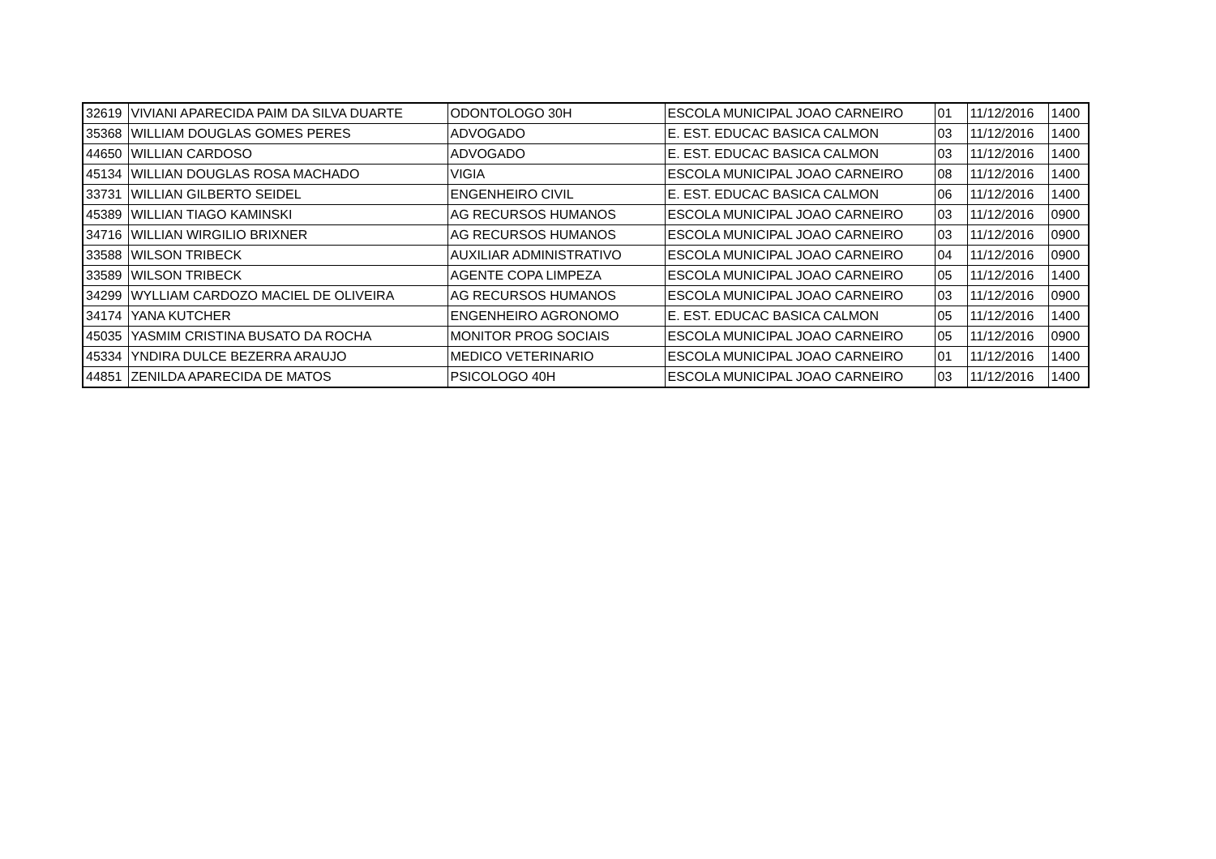| 32619 | VIVIANI APARECIDA PAIM DA SILVA DUARTE | ODONTOLOGO 30H | ESCOLA MUNICIPAL JOAO CARNEIRO | 01 | 11/12/2016 | 1400 |
| 35368 | WILLIAM DOUGLAS GOMES PERES | ADVOGADO | E. EST. EDUCAC BASICA CALMON | 03 | 11/12/2016 | 1400 |
| 44650 | WILLIAN CARDOSO | ADVOGADO | E. EST. EDUCAC BASICA CALMON | 03 | 11/12/2016 | 1400 |
| 45134 | WILLIAN DOUGLAS ROSA MACHADO | VIGIA | ESCOLA MUNICIPAL JOAO CARNEIRO | 08 | 11/12/2016 | 1400 |
| 33731 | WILLIAN GILBERTO SEIDEL | ENGENHEIRO CIVIL | E. EST. EDUCAC BASICA CALMON | 06 | 11/12/2016 | 1400 |
| 45389 | WILLIAN TIAGO KAMINSKI | AG RECURSOS HUMANOS | ESCOLA MUNICIPAL JOAO CARNEIRO | 03 | 11/12/2016 | 0900 |
| 34716 | WILLIAN WIRGILIO BRIXNER | AG RECURSOS HUMANOS | ESCOLA MUNICIPAL JOAO CARNEIRO | 03 | 11/12/2016 | 0900 |
| 33588 | WILSON TRIBECK | AUXILIAR ADMINISTRATIVO | ESCOLA MUNICIPAL JOAO CARNEIRO | 04 | 11/12/2016 | 0900 |
| 33589 | WILSON TRIBECK | AGENTE COPA LIMPEZA | ESCOLA MUNICIPAL JOAO CARNEIRO | 05 | 11/12/2016 | 1400 |
| 34299 | WYLLIAM CARDOZO MACIEL DE OLIVEIRA | AG RECURSOS HUMANOS | ESCOLA MUNICIPAL JOAO CARNEIRO | 03 | 11/12/2016 | 0900 |
| 34174 | YANA KUTCHER | ENGENHEIRO AGRONOMO | E. EST. EDUCAC BASICA CALMON | 05 | 11/12/2016 | 1400 |
| 45035 | YASMIM CRISTINA BUSATO DA ROCHA | MONITOR PROG SOCIAIS | ESCOLA MUNICIPAL JOAO CARNEIRO | 05 | 11/12/2016 | 0900 |
| 45334 | YNDIRA DULCE BEZERRA ARAUJO | MEDICO VETERINARIO | ESCOLA MUNICIPAL JOAO CARNEIRO | 01 | 11/12/2016 | 1400 |
| 44851 | ZENILDA APARECIDA DE MATOS | PSICOLOGO 40H | ESCOLA MUNICIPAL JOAO CARNEIRO | 03 | 11/12/2016 | 1400 |